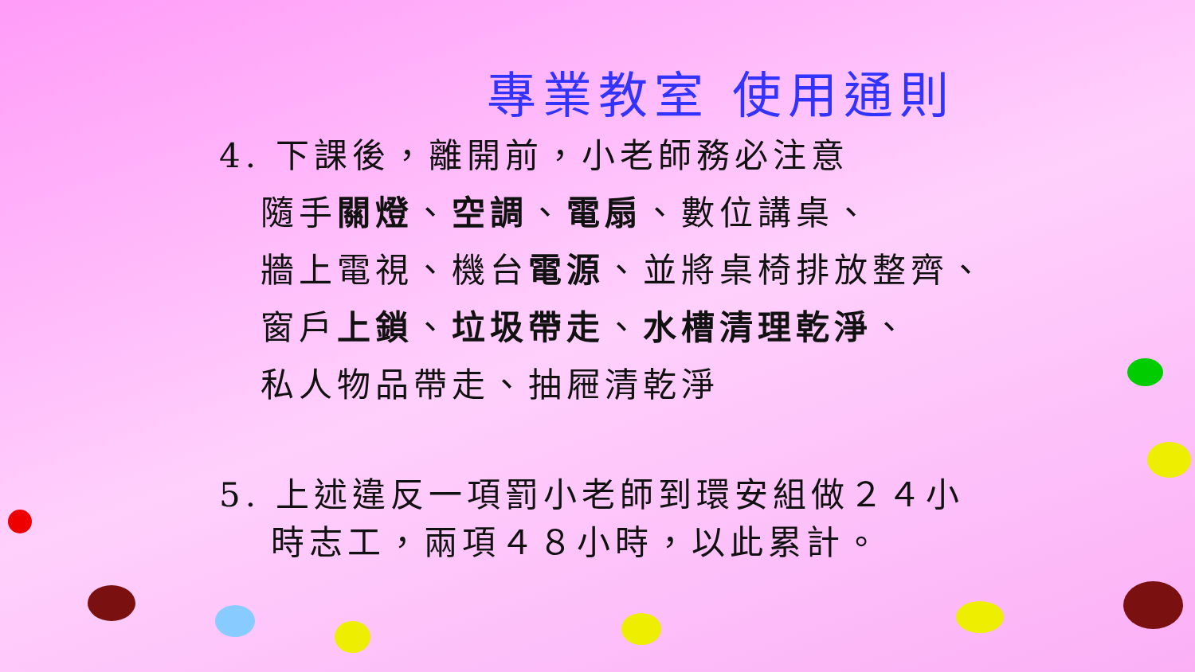專業教室 使用通則
4. 下課後，離開前，小老師務必注意
隨手關燈、空調、電扇、數位講桌、
牆上電視、機台電源、並將桌椅排放整齊、
窗戶上鎖、垃圾帶走、水槽清理乾淨、
私人物品帶走、抽屜清乾淨
5. 上述違反一項罰小老師到環安組做２４小
時志工，兩項４８小時，以此累計。